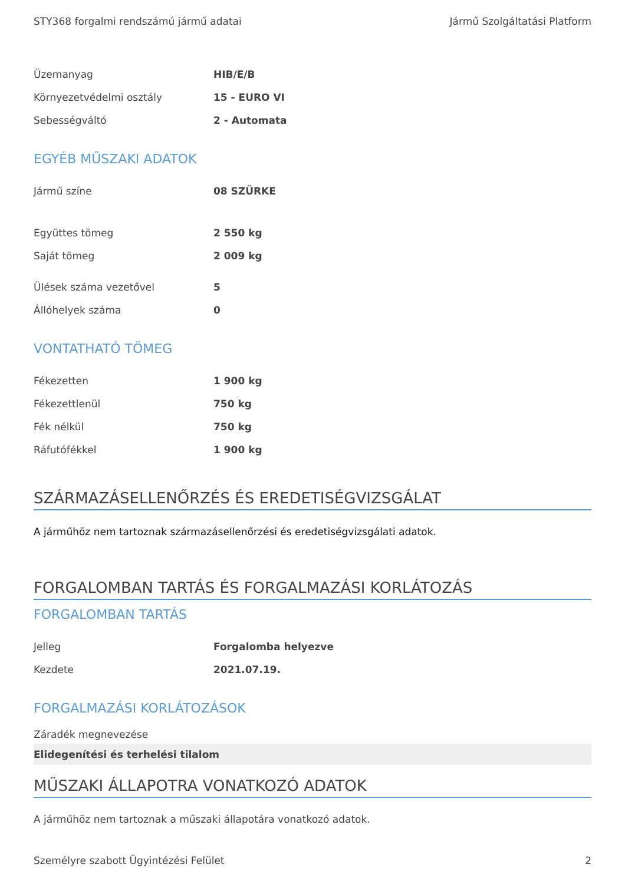STY368 forgalmi rendszámú jármű adatai Jármű Szolgáltatási Platform
| Üzemanyag | HIB/E/B |
| Környezetvédelmi osztály | 15 - EURO VI |
| Sebességváltó | 2 - Automata |
EGYÉB MŰSZAKI ADATOK
| Jármű színe | 08 SZÜRKE |
| Együttes tömeg | 2 550 kg |
| Saját tömeg | 2 009 kg |
| Ülések száma vezetővel | 5 |
| Állóhelyek száma | 0 |
VONTATHATÓ TÖMEG
| Fékezetten | 1 900 kg |
| Fékezettlenül | 750 kg |
| Fék nélkül | 750 kg |
| Ráfutófékkel | 1 900 kg |
SZÁRMAZÁSELLENŐRZÉS ÉS EREDETISÉGVIZSGÁLAT
A járműhöz nem tartoznak származásellenőrzési és eredetiségvizsgálati adatok.
FORGALOMBAN TARTÁS ÉS FORGALMAZÁSI KORLÁTOZÁS
FORGALOMBAN TARTÁS
| Jelleg | Forgalomba helyezve |
| Kezdete | 2021.07.19. |
FORGALMAZÁSI KORLÁTOZÁSOK
Záradék megnevezése
Elidegenítési és terhelési tilalom
MŰSZAKI ÁLLAPOTRA VONATKOZÓ ADATOK
A járműhöz nem tartoznak a műszaki állapotára vonatkozó adatok.
Személyre szabott Ügyintézési Felület 2